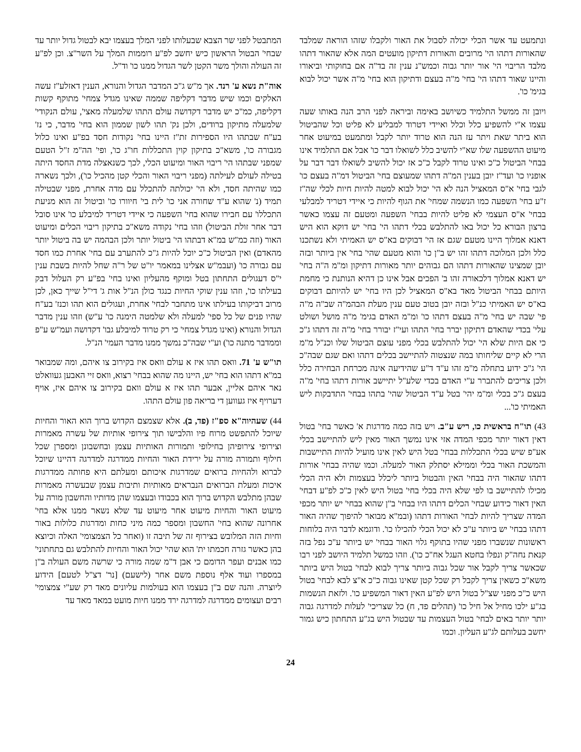ונתמעט עד אשר הכלי יכולה לסבול את האור ולקבלו שזהו הוראה שמלבד שהאורות דתהו הי' מרובים והאורות דתיקון מועטים המה אלא שהאור דתהו מלבד הריבוי הי' אור יותר גבוה וכמש"נ ענין זה בד"ה אם בחוקותי וביאורו והיינו שאור דתהו הי' בחי' מ"ה בעצם ודתיקון הוא בחי' מ"ה אשר יכול לבוא בגימ' כו'.
ויובן זה ממשל התלמיד כשיושב באימה וביראה לפני הרב הנה באותו שעה עצמו א"י להשפיע כלל וכלל ואיידי דטרוד למבליע לא פליט וכל שהביטול הוא ביתר שאת ויתר עז הנה הוא טרוד יותר לקבל ומתמעט במיעוט אחר מיעוט ההשפעה שלו שא"י להשיב כלל לשואלו דבר כו' אבל אם התלמיד אינו בבחי' הביטול כ"כ ואינו טרוד לקבל כ"כ אז יכול להשיב לשואלו דבר דבר על אופניו כו' ועד"ז יובן בענין המ"ה דתהו שמעוצם בחי' הביטול דמ"ה בעצם כו' לגבי בחי' א"ס המאציל הנה לא הי' יכול לבוא למטה להיות חיות לכלי שה"ז ז"ע בחי' השפעה כמו הנשמה שמחי' את הגוף להיות כי איידי דטריד למבלעי בבחי' א"ס העצמי לא פליט להיות בבחי' השפעה ומטעם זה עצמו כאשר ברצון הבורא כל יכול באו להתלבש בכלי דתהו הי' בחי' יש דוקא הוא היש דאנא אמלוך היינו מטעם שגם אז הי' דבוקים בא"ס יש האמיתי ולא נשתכנו כלל ולכן המלוכה דתהו זהו יש ב"ן כו' והוא מטעם שהי' בחי' אין ביותר ובזה יובן שמצינו שהאורות דתהו הם גבוהים יותר מאורות דתיקון ומ"מ ה"ה בחי' יש דאנא אמלוך דלכאורה זהו ב' הפכים אבל אינו כן דהיא הנותנת כי מחמת היותם בבחי' הביטול מאד בא"ס המאציל לכן היו בחי' יש להיותם דבוקים בא"ס יש האמיתי כנ"ל ובזה יובן בטוב טעם ענין מעלת הבהמ"ה שב"ה מ"ה פי' שבה יש בחי' מ"ה בעצם דתהו כו' ומ"מ האדם בגימ' מ"ה מושל ושולט עלי' בכדי שהאדם דתיקון יברר בחי' התהו ועי"ז יבורר בחי' מ"ה זה דתהו ג"כ כי אם היות שלא הי' יכול להתלבש בכלי מפני עוצם הביטול שלו וכנ"ל מ"מ הרי לא קיים שליחותו במה שנצטוה להתיישב בכלים דתהו ואם שגם שבה"כ הי' ג"כ ידוע בתחלה מ"מ זהו ע"ד ד"ע שהידיעה אינה מכרחת הבחירה כלל ולכן צריכים להתברר ע"י האדם בכדי שלע"ל יתיישב אורות דתהו בחי' מ"ה בעצם ג"כ בכלי ומ"מ יהי' בטל ע"ד הביטול שהי' בתהו בבחי' התדבקות ליש האמיתי כו'...
43) תו"ח בראשית כו, ריש ע"ב. ויש בזה כמה מדרגות א' כאשר בחי' בטול דאין דאור יותר מכפי המדה אזי אינו נמשך האור מאין ליש להתיישב בכלי אע"פ שיש בכלי התכללות בבחי' בטל היש לאין אינו מועיל להיות התיישבות והמשכת האור בכלי וממילא יסתלק האור למעלה. וכמו שהיה בבחי' אורות דתהו שהאור היה בבחי' האין והבטול ביותר ליכלל בעצמות ולא היה הכלי מכילו להתיישב בו לפי שלא היה בכלי בחי' בטול היש לאין כ"כ לפ"ע דבחי' האין דאור כידוע שבחי' הכלים דתהו היו בבחי' ב"ן שהוא בבחי' יש יותר מכפי המדה שצריך להיות לבחי' האורות דתהו (ובמ"א מבואר להיפוך שהיה האור דתהו בבחי' יש ביותר ע"כ לא יכול הכלי להכילו כו'. ודוגמא לדבר היה בלוחות ראשונות שנשברו מפני שהיו בתוקף גלוי האור בבחי' יש ביותר ע"כ נפל בזה קנאת נחה"ק ונפלו בחטא העגל אח"כ כו'). וזהו כמשל תלמיד היושב לפני רבו שכאשר צריך לקבל אור שכל גבוה ביותר צריך לבוא לבחי' בטול היש ביותר משא"כ כשאין צריך לקבל רק שכל קטן שאינו גבוה כ"כ א"צ לבא לבחי' בטול היש כ"כ מפני שצ"ל בטול היש לפ"ע האין דאור המשפיע כו'. ולזאת הנשמות בג"ע ילכו מחיל אל חיל כו' (תהלים פד, ח) כל שצריכי' לעלות למדרגה גבוה יותר יותר באים לבחי' בטול העצמות עד שבטול היש בג"ע התחתון כיש גמור יחשב בעלותם לג"ע העליון. וכמו
המתבטל לפני שר הצבא שבעלותו לפני המלך בעצמו יבא לבטול גדול יותר עד שבחי' הבטול הראשון כיש יחשב לפ"ע רוממות המלך על השר"צ. וכן לפ"ע זה העולה והולך משר הקטן לשר הגדול ממנו כו' וד"ל.
אוה"ת נשא ע' רנד. אך מ"ש ג"כ המדבר הגדול והנורא, הענין דאזלע"ז עשה האלקים וכמו שיש מדבר דקליפה שממה שאינו מגדל צמחי' מתוקף קשות דקליפה, כמ"כ יש מדבר דקדושה עולם התהו שלמעלה מאצי', עולם הנקודי' שלמעלה מתיקון ברודים, ולכן נק' תהו לשון שממון הוא בחי' מדבר, כי נז' בע"ח שבתהו היו הספירות זת"ז היינו בחי' נקודות חסד בפ"ע ואינו כלול מגבורה כו', משא"כ בתיקון קוין התכללות חו"ג כו', ופי' הה"מ ז"ל הטעם שמפני שבתהו הי' ריבוי האור ומיעוט הכלי, לכך כשנאצלה מדת החסד היתה בטילה לעולם לעילתה (מפני ריבוי האור והכלי קטן מהכיל כו'), ולכך נשארה כמו שהיתה חסד, ולא הי' יכולתה להתכלל עם מדה אחרת, מפני שבטילה תמיד (נ' שהוא ע"ד שחורה אני כו' לית בי' חיוורו כו' וביטול זה הוא מניעת התכללו' עם חבירו שהוא בחי' השפעה כי איידי דטריד למיבלע כו' אינו סובל דבר אחר זולת הביטול) וזהו בחי' נקודה משא"כ בתיקון ריבוי הכלים ומיעוט האור (וזה כמ"ש במ"א דבתהו הי' ביטול יותר ולכן הבהמה יש בה ביטול יותר מהאדם) ואין הביטול כ"כ יוכל להיות ג"כ להתערב עם בחי' אחרת כמו חסד עם גבורה כו' (ועבמ"ש אצלינו במאמר יו"ט של ר"ה שחל להיות בשבת ענין י"ס דעגולים התחתון בטל ומוקף מהעליון ואינו בחי' בפ"ע רק העלול דבק בעילתו כו', וזהו ענין שוקי החיות כנגד כולן הנ"ל אות ג' די"ל שייך כאן, לכן מרוב דביקותו בעילתו אינו מתחבר לבחי' אחרת, ועגולים הוא תהו וכנז' בע"ח שהיו פנים של כל ספי' למעלה ולא שלמטה הימנה כו' ע"ש) וזהו ענין מדבר הגדול והנורא (ואינו מגדל צמחי' כי רק טרוד למיבלע גבו' דקדושה ועמ"ש ע"פ וממדבר מתנה כו') וע"י שבה"כ נמשך ממנו מדבר העמי' הנ"ל.
תו"ש ע' 71. וואס תהו איז א עולם וואס איז בקירוב צו איהם, ומה שמבואר במ"א דתהו הוא בחי' יש, היינו מה שהוא בבחי' רצוא, וואס זיי האבען געוואלט נאר איהם אליין, אבער תהו איז א עולם וואם בקירוב צו איהם איז, אויף דערויף איז געווען די בריאה פון עולם התהו.
44) שעהיוה"א ספ"ז (פד, ב). אלא שצמצם הקדוש ברוך הוא האור והחיות שיוכל להתפשט מרוח פיו והלבישו תוך צירופי אותיות של עשרה מאמרות וצירופי צירופיהן בחילופי ותמורות האותיות עצמן ובחשבונן ומספרן שכל חילוף ותמורה מורה על ירידת האור והחיות ממדרגה למדרגה דהיינו שיוכל לברוא ולהחיות ברואים שמדרגות איכותם ומעלתם היא פחותה ממדרגות איכות ומעלת הברואים הנבראים מאותיות ותיבות עצמן שבעשרה מאמרות שבהן מתלבש הקדוש ברוך הוא בכבודו ובעצמו שהן מדותיו והחשבון מורה על מיעוט האור והחיות מיעוט אחר מיעוט עד שלא נשאר ממנו אלא בחי' אחרונה שהוא בחי' החשבון ומספר כמה מיני כחות ומדרגות כלולות באור וחיות הזה המלובש בצירוף זה של תיבה זו (ואחר כל הצמצומי' האלה וכיוצא בהן כאשר גזרה חכמתו ית' הוא שהי' יכול האור והחיות להתלבש גם בתחתוני' כמו אבנים ועפר הדומם כי אבן ד"מ שמה מורה כי שרשה משם העולה ב"ן במספרו ועוד אלף נוספת משם אחר (לישעם) [נר' דצ"ל לטעם] הידוע ליוצרה. והנה שם ב"ן בעצמו הוא בעולמות עליונים מאד רק שע"י צמצומי' רבים ועצומים ממדרגה למדרגה ירד ממנו חיות מועט במאד מאד עד
24